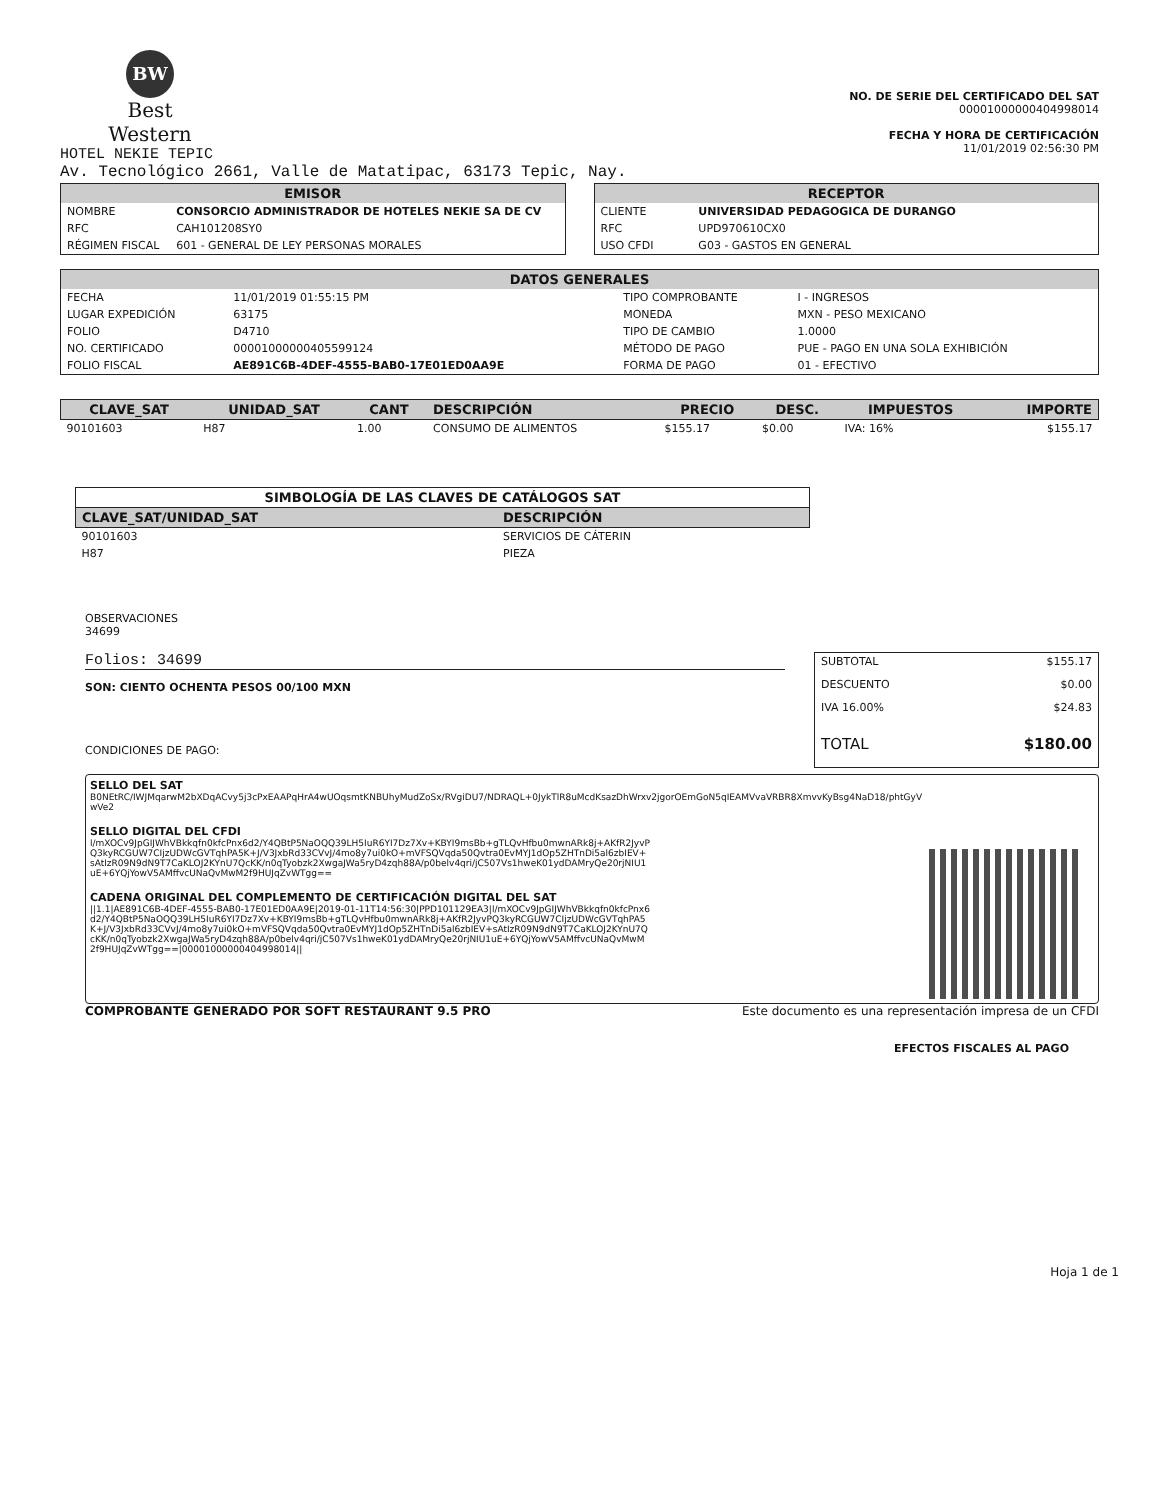BW
Best
Western
HOTEL NEKIE TEPIC
NO. DE SERIE DEL CERTIFICADO DEL SAT
00001000000404998014
FECHA Y HORA DE CERTIFICACIÓN
11/01/2019 02:56:30 PM
Av. Tecnológico 2661, Valle de Matatipac, 63173 Tepic, Nay.
| EMISOR | |
| --- | --- |
| NOMBRE | CONSORCIO ADMINISTRADOR DE HOTELES NEKIE SA DE CV |
| RFC | CAH101208SY0 |
| RÉGIMEN FISCAL | 601 - GENERAL DE LEY PERSONAS MORALES |
| RECEPTOR | |
| --- | --- |
| CLIENTE | UNIVERSIDAD PEDAGOGICA DE DURANGO |
| RFC | UPD970610CX0 |
| USO CFDI | G03 - GASTOS EN GENERAL |
| DATOS GENERALES | | | |
| --- | --- | --- | --- |
| FECHA | 11/01/2019 01:55:15 PM | TIPO COMPROBANTE | I - INGRESOS |
| LUGAR EXPEDICIÓN | 63175 | MONEDA | MXN - PESO MEXICANO |
| FOLIO | D4710 | TIPO DE CAMBIO | 1.0000 |
| NO. CERTIFICADO | 00001000000405599124 | MÉTODO DE PAGO | PUE - PAGO EN UNA SOLA EXHIBICIÓN |
| FOLIO FISCAL | AE891C6B-4DEF-4555-BAB0-17E01ED0AA9E | FORMA DE PAGO | 01 - EFECTIVO |
| CLAVE_SAT | UNIDAD_SAT | CANT | DESCRIPCIÓN | PRECIO | DESC. | IMPUESTOS | IMPORTE |
| --- | --- | --- | --- | --- | --- | --- | --- |
| 90101603 | H87 | 1.00 | CONSUMO DE ALIMENTOS | $155.17 | $0.00 | IVA: 16% | $155.17 |
| SIMBOLOGÍA DE LAS CLAVES DE CATÁLOGOS SAT | |
| --- | --- |
| CLAVE_SAT/UNIDAD_SAT | DESCRIPCIÓN |
| 90101603 | SERVICIOS DE CÁTERIN |
| H87 | PIEZA |
OBSERVACIONES
34699
Folios: 34699
SON: CIENTO OCHENTA PESOS 00/100 MXN
CONDICIONES DE PAGO:
| SUBTOTAL | $155.17 |
| DESCUENTO | $0.00 |
| IVA 16.00% | $24.83 |
| TOTAL | $180.00 |
SELLO DEL SAT
B0NEtRC/IWJMqarwM2bXDqACvy5j3cPxEAAPqHrA4wUOqsmtKNBUhyMudZoSx/RVgiDU7/NDRAQL+0JykTlR8uMcdKsazDhWrxv2jgorOEmGoN5qIEAMVvaVRBR8XmvvKyBsg4NaD18/phtGyVwVe2
SELLO DIGITAL DEL CFDI
l/mXOCv9JpGIJWhVBkkqfn0kfcPnx6d2/Y4QBtP5NaOQQ39LH5IuR6YI7Dz7Xv+KBYI9msBb+gTLQvHfbu0mwnARk8j+AKfR2JyvPQ3kyRCGUW7CIjzUDWcGVTqhPA5K+J/V3JxbRd33CVvJ/4mo8y7ui0kO+mVFSQVqda50Qvtra0EvMYJ1dOp5ZHTnDi5al6zbIEV+sAtIzR09N9dN9T7CaKLOJ2KYnU7QcKK/n0qTyobzk2XwgaJWa5ryD4zqh88A/p0belv4qri/jC507Vs1hweK01ydDAMryQe20rjNIU1uE+6YQjYowV5AMffvcUNaQvMwM2f9HUJqZvWTgg==
CADENA ORIGINAL DEL COMPLEMENTO DE CERTIFICACIÓN DIGITAL DEL SAT
||1.1|AE891C6B-4DEF-4555-BAB0-17E01ED0AA9E|2019-01-11T14:56:30|PPD101129EA3|l/mXOCv9JpGIJWhVBkkqfn0kfcPnx6d2/Y4QBtP5NaOQQ39LH5IuR6YI7Dz7Xv+KBYI9msBb+gTLQvHfbu0mwnARk8j+AKfR2JyvPQ3kyRCGUW7CIjzUDWcGVTqhPA5K+J/V3JxbRd33CVvJ/4mo8y7ui0kO+mVFSQVqda50Qvtra0EvMYJ1dOp5ZHTnDi5al6zbIEV+sAtIzR09N9dN9T7CaKLOJ2KYnU7QcKK/n0qTyobzk2XwgaJWa5ryD4zqh88A/p0belv4qri/jC507Vs1hweK01ydDAMryQe20rjNIU1uE+6YQjYowV5AMffvcUNaQvMwM2f9HUJqZvWTgg==|00001000000404998014||
COMPROBANTE GENERADO POR SOFT RESTAURANT 9.5 PRO Este documento es una representación impresa de un CFDI
EFECTOS FISCALES AL PAGO
Hoja 1 de 1